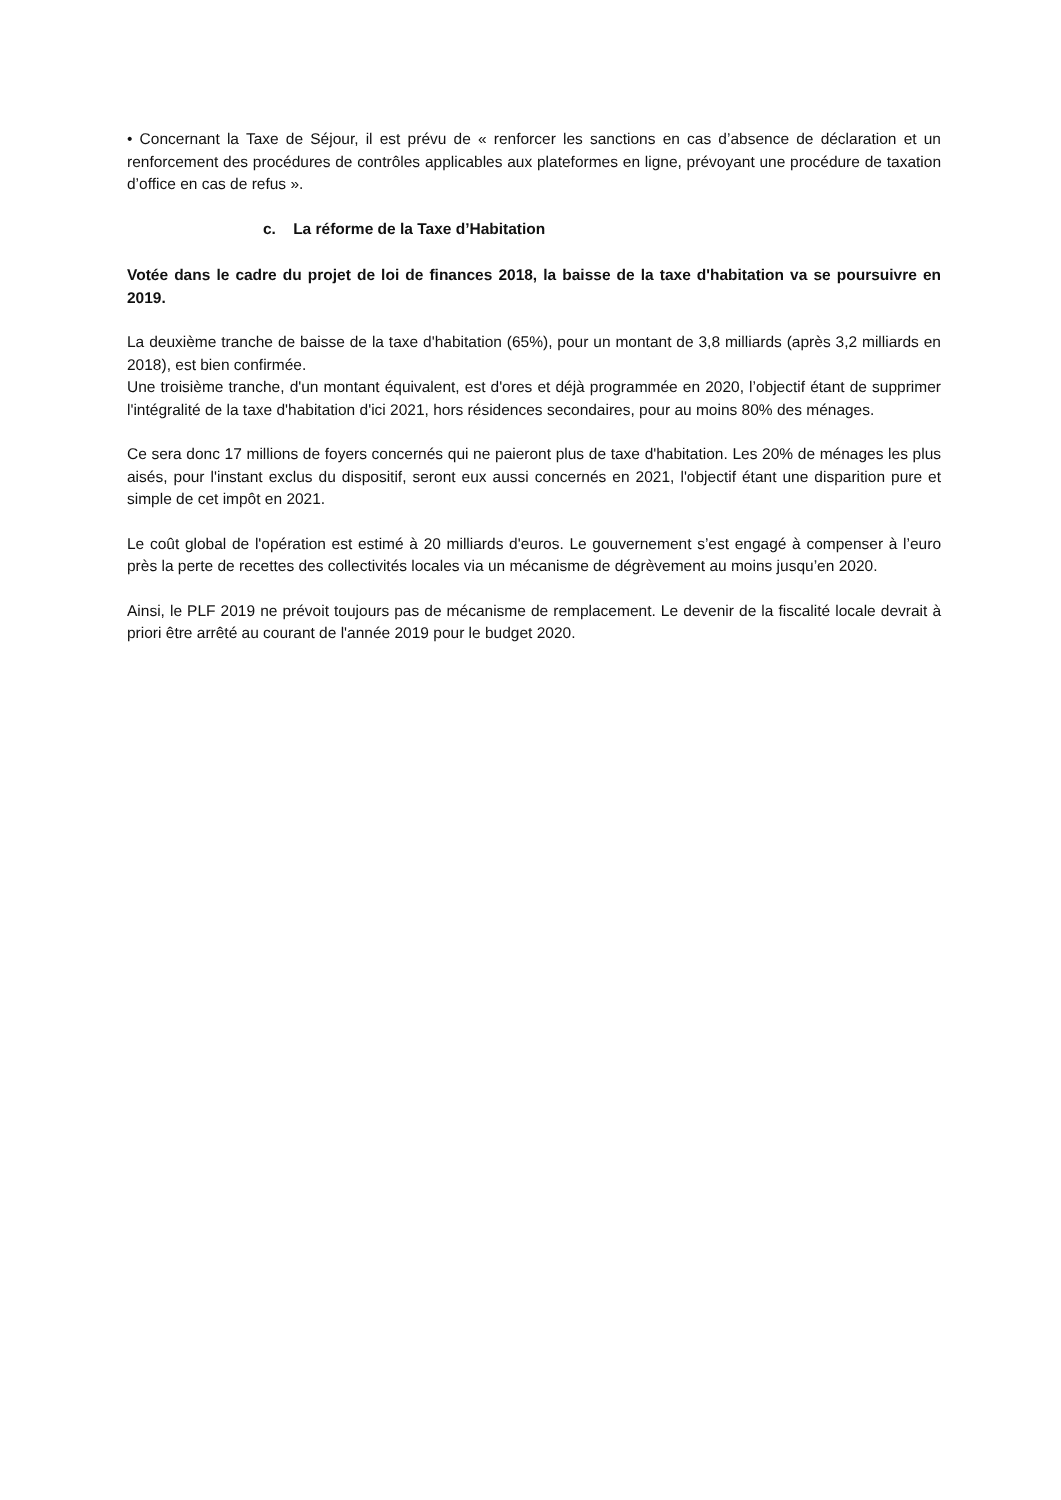• Concernant la Taxe de Séjour, il est prévu de « renforcer les sanctions en cas d’absence de déclaration et un renforcement des procédures de contrôles applicables aux plateformes en ligne, prévoyant une procédure de taxation d’office en cas de refus ».
c. La réforme de la Taxe d’Habitation
Votée dans le cadre du projet de loi de finances 2018, la baisse de la taxe d'habitation va se poursuivre en 2019.
La deuxième tranche de baisse de la taxe d'habitation (65%), pour un montant de 3,8 milliards (après 3,2 milliards en 2018), est bien confirmée.
Une troisième tranche, d'un montant équivalent, est d'ores et déjà programmée en 2020, l’objectif étant de supprimer l'intégralité de la taxe d'habitation d'ici 2021, hors résidences secondaires, pour au moins 80% des ménages.
Ce sera donc 17 millions de foyers concernés qui ne paieront plus de taxe d'habitation. Les 20% de ménages les plus aisés, pour l'instant exclus du dispositif, seront eux aussi concernés en 2021, l'objectif étant une disparition pure et simple de cet impôt en 2021.
Le coût global de l'opération est estimé à 20 milliards d'euros. Le gouvernement s’est engagé à compenser à l’euro près la perte de recettes des collectivités locales via un mécanisme de dégrèvement au moins jusqu’en 2020.
Ainsi, le PLF 2019 ne prévoit toujours pas de mécanisme de remplacement. Le devenir de la fiscalité locale devrait à priori être arrêté au courant de l'année 2019 pour le budget 2020.